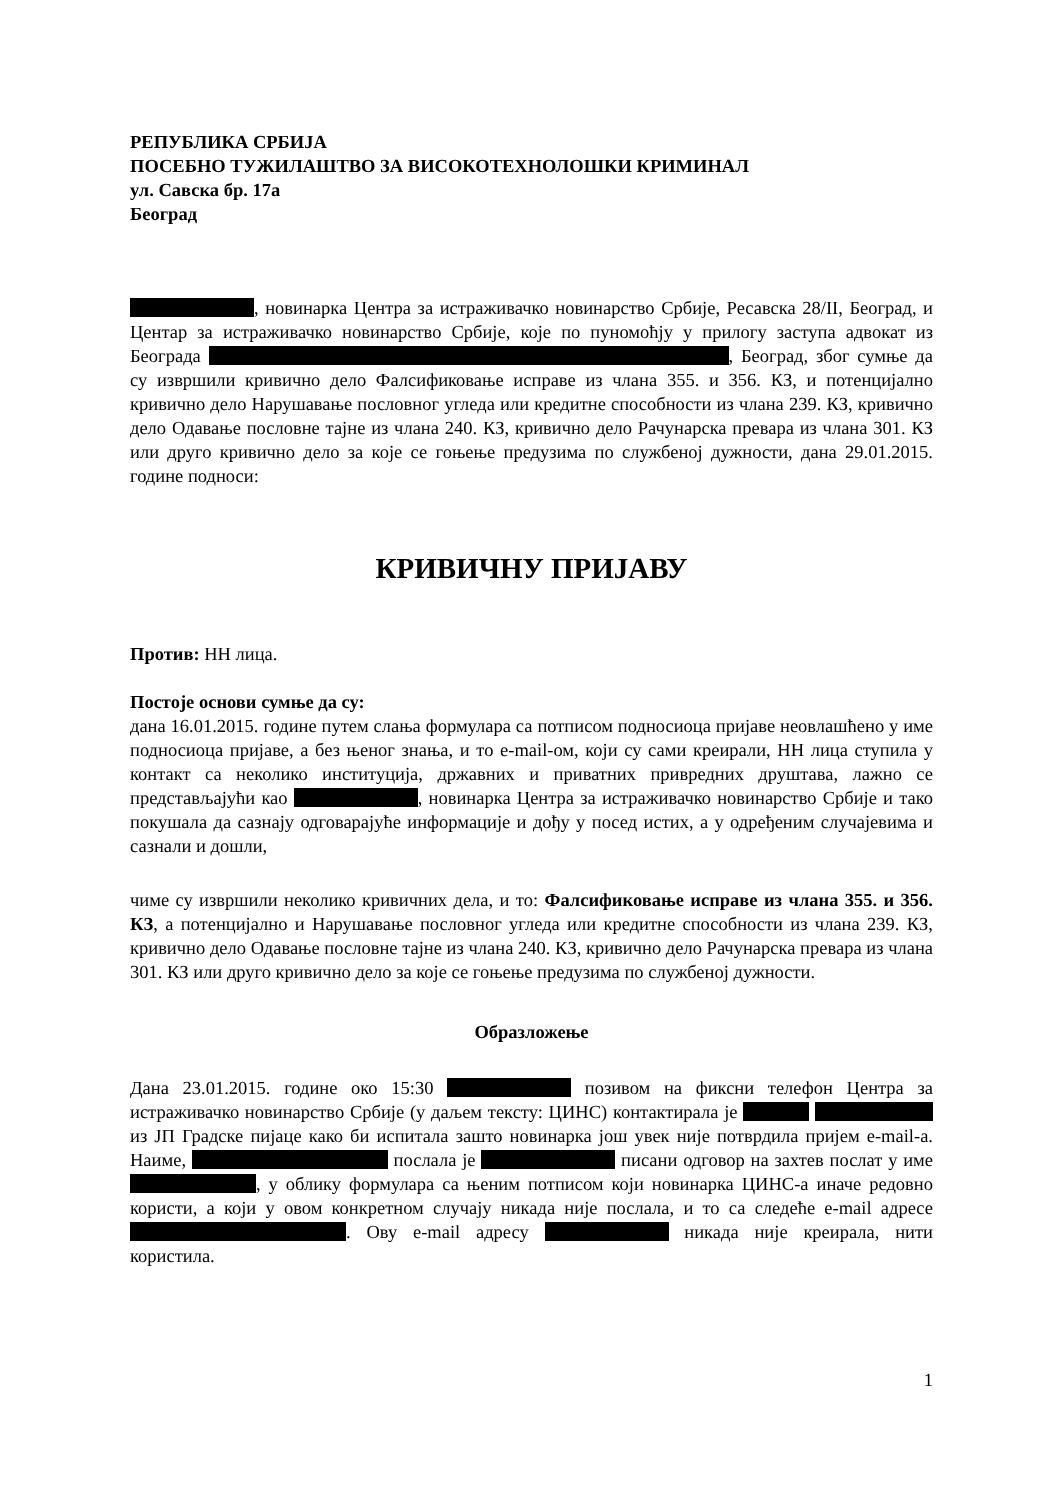РЕПУБЛИКА СРБИЈА
ПОСЕБНО ТУЖИЛАШТВО ЗА ВИСОКОТЕХНОЛОШКИ КРИМИНАЛ
ул. Савска бр. 17а
Београд
, новинарка Центра за истраживачко новинарство Србије, Ресавска 28/II, Београд, и Центар за истраживачко новинарство Србије, које по пуномоћју у прилогу заступа адвокат из Београда , Београд, због сумње да су извршили кривично дело Фалсификовање исправе из члана 355. и 356. КЗ, и потенцијално кривично дело Нарушавање пословног угледа или кредитне способности из члана 239. КЗ, кривично дело Одавање пословне тајне из члана 240. КЗ, кривично дело Рачунарска превара из члана 301. КЗ или друго кривично дело за које се гоњење предузима по службеној дужности, дана 29.01.2015. године подноси:
КРИВИЧНУ ПРИЈАВУ
Против: НН лица.
Постоје основи сумње да су:
дана 16.01.2015. године путем слања формулара са потписом подносиоца пријаве неовлашћено у име подносиоца пријаве, а без њеног знања, и то e-mail-ом, који су сами креирали, НН лица ступила у контакт са неколико институција, државних и приватних привредних друштава, лажно се представљајући као , новинарка Центра за истраживачко новинарство Србије и тако покушала да сазнају одговарајуће информације и дођу у посед истих, а у одређеним случајевима и сазнали и дошли,
чиме су извршили неколико кривичних дела, и то: Фалсификовање исправе из члана 355. и 356. КЗ, а потенцијално и Нарушавање пословног угледа или кредитне способности из члана 239. КЗ, кривично дело Одавање пословне тајне из члана 240. КЗ, кривично дело Рачунарска превара из члана 301. КЗ или друго кривично дело за које се гоњење предузима по службеној дужности.
Образложење
Дана 23.01.2015. године око 15:30 позивом на фиксни телефон Центра за истраживачко новинарство Србије (у даљем тексту: ЦИНС) контактирала је из ЈП Градске пијаце како би испитала зашто новинарка још увек није потврдила пријем e-mail-а. Наиме, послала је писани одговор на захтев послат у име , у облику формулара са њеним потписом који новинарка ЦИНС-а иначе редовно користи, а који у овом конкретном случају никада није послала, и то са следеће e-mail адресе . Ову e-mail адресу никада није креирала, нити користила.
1